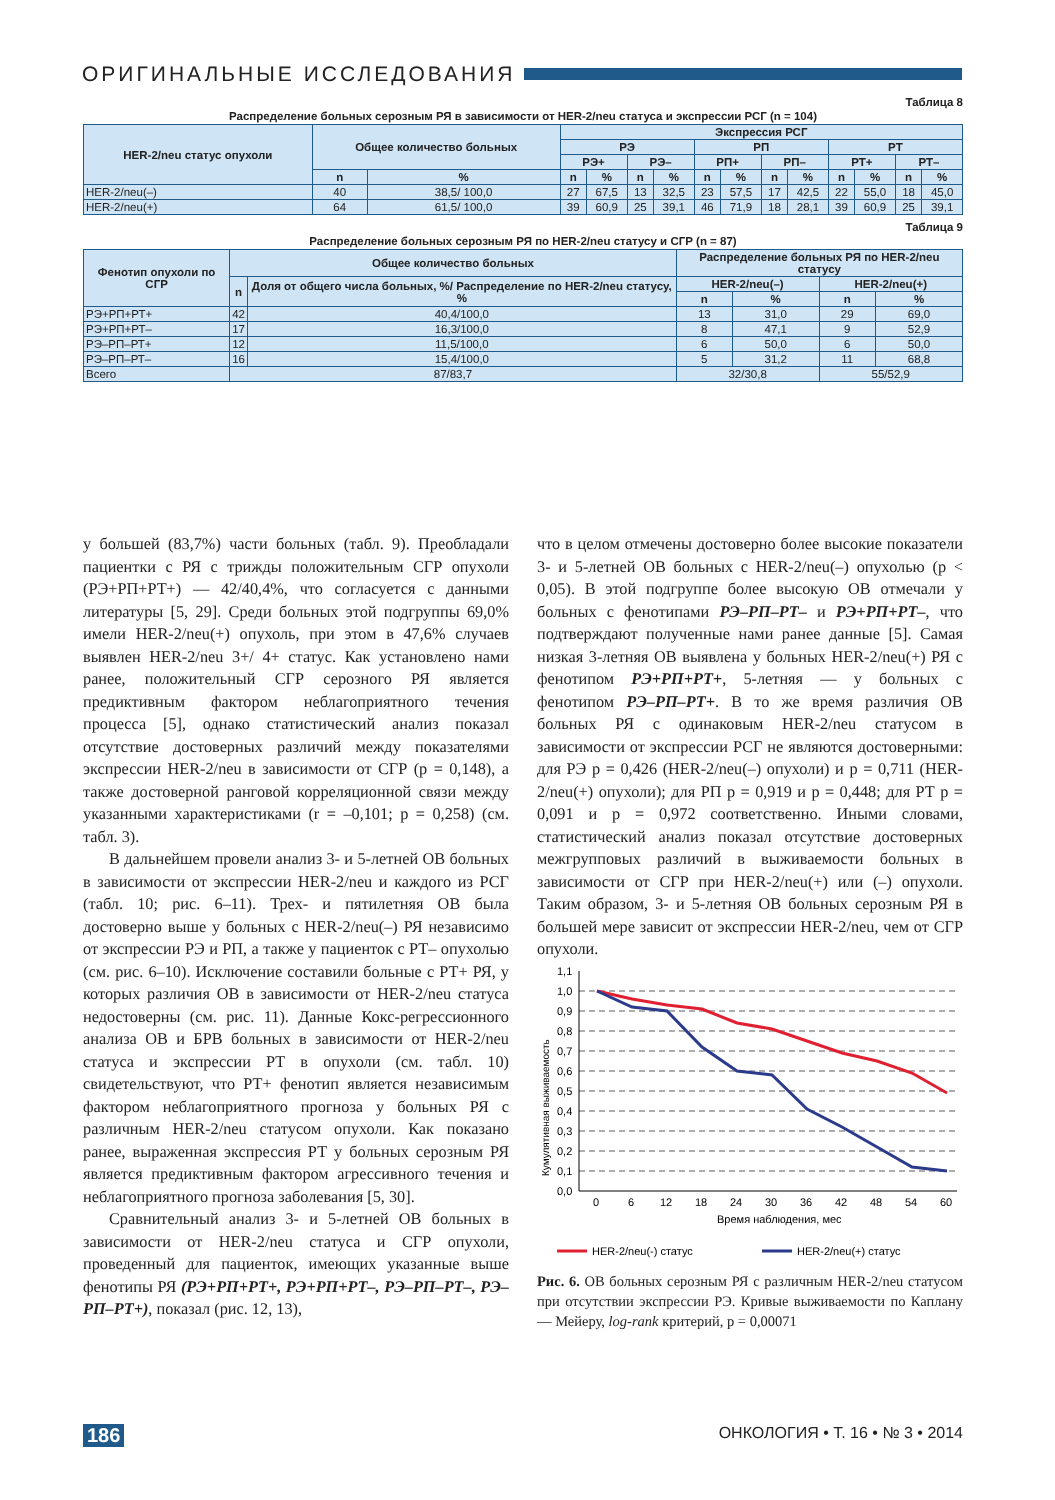ОРИГИНАЛЬНЫЕ ИССЛЕДОВАНИЯ
Таблица 8
Распределение больных серозным РЯ в зависимости от HER-2/neu статуса и экспрессии РСГ (n = 104)
| HER-2/neu статус опухоли | Общее количество больных | | Экспрессия РСГ | | | | | | | | | | | |
| --- | --- | --- | --- | --- | --- | --- | --- | --- | --- | --- | --- | --- | --- | --- |
| | | | РЭ | | | | РП | | | | РТ | | | |
| | | | РЭ+ | | РЭ– | | РП+ | | РП– | | РТ+ | | РТ– | |
| | n | % | n | % | n | % | n | % | n | % | n | % | n | % |
| HER-2/neu(–) | 40 | 38,5/ 100,0 | 27 | 67,5 | 13 | 32,5 | 23 | 57,5 | 17 | 42,5 | 22 | 55,0 | 18 | 45,0 |
| HER-2/neu(+) | 64 | 61,5/ 100,0 | 39 | 60,9 | 25 | 39,1 | 46 | 71,9 | 18 | 28,1 | 39 | 60,9 | 25 | 39,1 |
Таблица 9
Распределение больных серозным РЯ по HER-2/neu статусу и СГР (n = 87)
| Фенотип опухоли по СГР | Общее количество больных | | Распределение больных РЯ по HER-2/neu статусу | | | |
| --- | --- | --- | --- | --- | --- | --- |
| | n | Доля от общего числа больных, %/ Распределение по HER-2/neu статусу, % | HER-2/neu(–) | | HER-2/neu(+) | |
| | | | n | % | n | % |
| РЭ+РП+РТ+ | 42 | 40,4/100,0 | 13 | 31,0 | 29 | 69,0 |
| РЭ+РП+РТ– | 17 | 16,3/100,0 | 8 | 47,1 | 9 | 52,9 |
| РЭ–РП–РТ+ | 12 | 11,5/100,0 | 6 | 50,0 | 6 | 50,0 |
| РЭ–РП–РТ– | 16 | 15,4/100,0 | 5 | 31,2 | 11 | 68,8 |
| Всего | 87/83,7 | | 32/30,8 | | 55/52,9 | |
у большей (83,7%) части больных (табл. 9). Преобладали пациентки с РЯ с трижды положительным СГР опухоли (РЭ+РП+РТ+) — 42/40,4%, что согласуется с данными литературы [5, 29]. Среди больных этой подгруппы 69,0% имели HER-2/neu(+) опухоль, при этом в 47,6% случаев выявлен HER-2/neu 3+/ 4+ статус. Как установлено нами ранее, положительный СГР серозного РЯ является предиктивным фактором неблагоприятного течения процесса [5], однако статистический анализ показал отсутствие достоверных различий между показателями экспрессии HER-2/neu в зависимости от СГР (p = 0,148), а также достоверной ранговой корреляционной связи между указанными характеристиками (r = –0,101; p = 0,258) (см. табл. 3).
В дальнейшем провели анализ 3- и 5-летней ОВ больных в зависимости от экспрессии HER-2/neu и каждого из РСГ (табл. 10; рис. 6–11). Трех- и пятилетняя ОВ была достоверно выше у больных с HER-2/neu(–) РЯ независимо от экспрессии РЭ и РП, а также у пациенток с РТ– опухолью (см. рис. 6–10). Исключение составили больные с РТ+ РЯ, у которых различия ОВ в зависимости от HER-2/neu статуса недостоверны (см. рис. 11). Данные Кокс-регрессионного анализа ОВ и БРВ больных в зависимости от HER-2/neu статуса и экспрессии РТ в опухоли (см. табл. 10) свидетельствуют, что РТ+ фенотип является независимым фактором неблагоприятного прогноза у больных РЯ с различным HER-2/neu статусом опухоли. Как показано ранее, выраженная экспрессия РТ у больных серозным РЯ является предиктивным фактором агрессивного течения и неблагоприятного прогноза заболевания [5, 30].
Сравнительный анализ 3- и 5-летней ОВ больных в зависимости от HER-2/neu статуса и СГР опухоли, проведенный для пациенток, имеющих указанные выше фенотипы РЯ (РЭ+РП+РТ+, РЭ+РП+РТ–, РЭ–РП–РТ–, РЭ–РП–РТ+), показал (рис. 12, 13),
что в целом отмечены достоверно более высокие показатели 3- и 5-летней ОВ больных с HER-2/neu(–) опухолью (p < 0,05). В этой подгруппе более высокую ОВ отмечали у больных с фенотипами РЭ–РП–РТ– и РЭ+РП+РТ–, что подтверждают полученные нами ранее данные [5]. Самая низкая 3-летняя ОВ выявлена у больных HER-2/neu(+) РЯ с фенотипом РЭ+РП+РТ+, 5-летняя — у больных с фенотипом РЭ–РП–РТ+. В то же время различия ОВ больных РЯ с одинаковым HER-2/neu статусом в зависимости от экспрессии РСГ не являются достоверными: для РЭ p = 0,426 (HER-2/neu(–) опухоли) и p = 0,711 (HER-2/neu(+) опухоли); для РП p = 0,919 и p = 0,448; для РТ p = 0,091 и p = 0,972 соответственно. Иными словами, статистический анализ показал отсутствие достоверных межгрупповых различий в выживаемости больных в зависимости от СГР при HER-2/neu(+) или (–) опухоли. Таким образом, 3- и 5-летняя ОВ больных серозным РЯ в большей мере зависит от экспрессии HER-2/neu, чем от СГР опухоли.
1,1
1,0
0,9
0,8
0,7
0,6
0,5
0,4
0,3
0,2
0,1
0,0
0
6
12
18
24
30
36
42
48
54
60
Время наблюдения, мес
Кумулятивная выживаемость
HER-2/neu(-) статус
HER-2/neu(+) статус
Рис. 6. ОВ больных серозным РЯ с различным HER-2/neu статусом при отсутствии экспрессии РЭ. Кривые выживаемости по Каплану — Мейеру, log-rank критерий, p = 0,00071
186 ОНКОЛОГИЯ • Т. 16 • № 3 • 2014